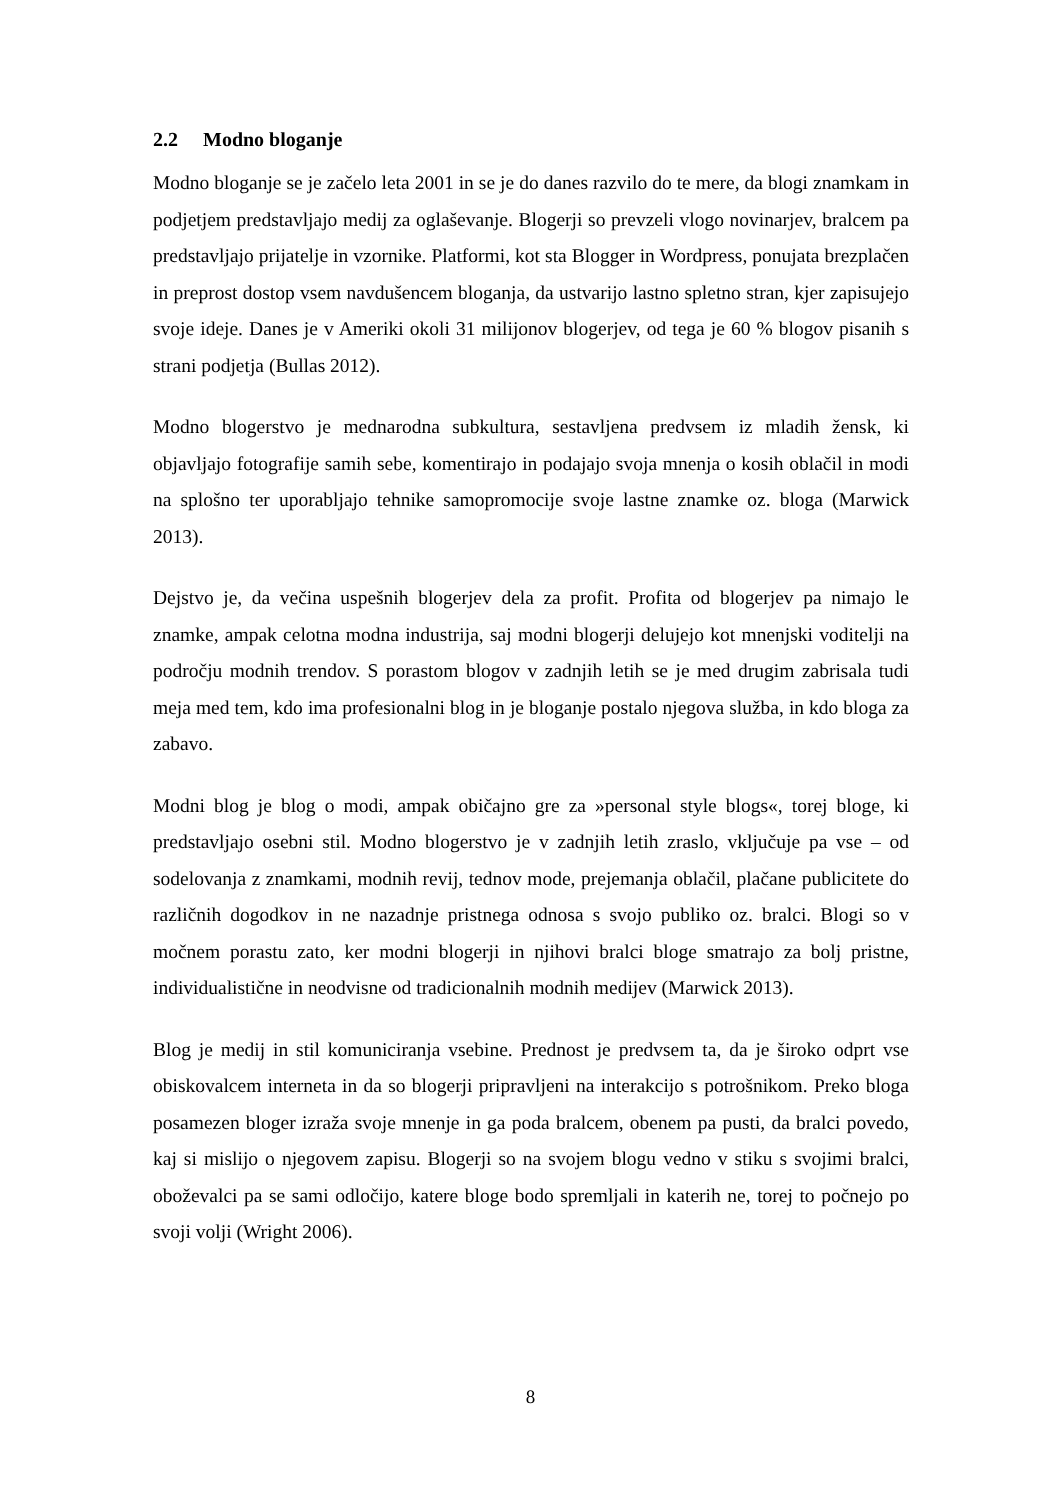2.2 Modno bloganje
Modno bloganje se je začelo leta 2001 in se je do danes razvilo do te mere, da blogi znamkam in podjetjem predstavljajo medij za oglaševanje. Blogerji so prevzeli vlogo novinarjev, bralcem pa predstavljajo prijatelje in vzornike. Platformi, kot sta Blogger in Wordpress, ponujata brezplačen in preprost dostop vsem navdušencem bloganja, da ustvarijo lastno spletno stran, kjer zapisujejo svoje ideje. Danes je v Ameriki okoli 31 milijonov blogerjev, od tega je 60 % blogov pisanih s strani podjetja (Bullas 2012).
Modno blogerstvo je mednarodna subkultura, sestavljena predvsem iz mladih žensk, ki objavljajo fotografije samih sebe, komentirajo in podajajo svoja mnenja o kosih oblačil in modi na splošno ter uporabljajo tehnike samopromocije svoje lastne znamke oz. bloga (Marwick 2013).
Dejstvo je, da večina uspešnih blogerjev dela za profit. Profita od blogerjev pa nimajo le znamke, ampak celotna modna industrija, saj modni blogerji delujejo kot mnenjski voditelji na področju modnih trendov. S porastom blogov v zadnjih letih se je med drugim zabrisala tudi meja med tem, kdo ima profesionalni blog in je bloganje postalo njegova služba, in kdo bloga za zabavo.
Modni blog je blog o modi, ampak običajno gre za »personal style blogs«, torej bloge, ki predstavljajo osebni stil. Modno blogerstvo je v zadnjih letih zraslo, vključuje pa vse – od sodelovanja z znamkami, modnih revij, tednov mode, prejemanja oblačil, plačane publicitete do različnih dogodkov in ne nazadnje pristnega odnosa s svojo publiko oz. bralci. Blogi so v močnem porastu zato, ker modni blogerji in njihovi bralci bloge smatrajo za bolj pristne, individualistične in neodvisne od tradicionalnih modnih medijev (Marwick 2013).
Blog je medij in stil komuniciranja vsebine. Prednost je predvsem ta, da je široko odprt vse obiskovalcem interneta in da so blogerji pripravljeni na interakcijo s potrošnikom. Preko bloga posamezen bloger izraža svoje mnenje in ga poda bralcem, obenem pa pusti, da bralci povedo, kaj si mislijo o njegovem zapisu. Blogerji so na svojem blogu vedno v stiku s svojimi bralci, oboževalci pa se sami odločijo, katere bloge bodo spremljali in katerih ne, torej to počnejo po svoji volji (Wright 2006).
8